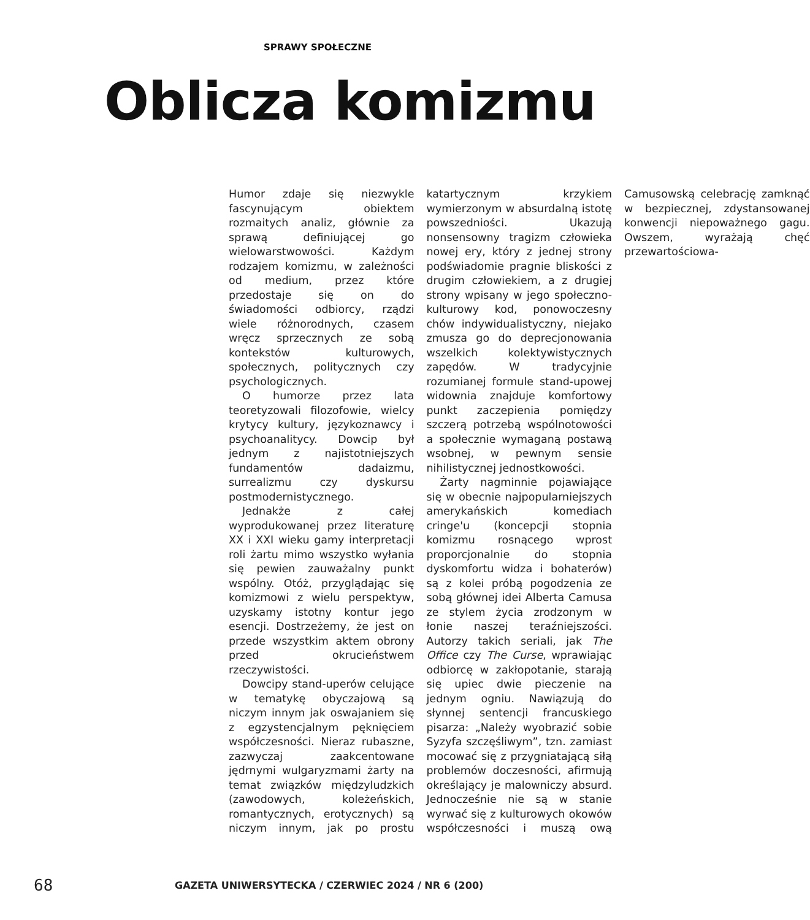SPRAWY SPOŁECZNE
Oblicza komizmu
Humor zdaje się niezwykle fascynującym obiektem rozmaitych analiz, głównie za sprawą definiującej go wielowarstwowości. Każdym rodzajem komizmu, w zależności od medium, przez które przedostaje się on do świadomości odbiorcy, rządzi wiele różnorodnych, czasem wręcz sprzecznych ze sobą kontekstów kulturowych, społecznych, politycznych czy psychologicznych.
O humorze przez lata teoretyzowali filozofowie, wielcy krytycy kultury, językoznawcy i psychoanalitycy. Dowcip był jednym z najistotniejszych fundamentów dadaizmu, surrealizmu czy dyskursu postmodernistycznego.
Jednakże z całej wyprodukowanej przez literaturę XX i XXI wieku gamy interpretacji roli żartu mimo wszystko wyłania się pewien zauważalny punkt wspólny. Otóż, przyglądając się komizmowi z wielu perspektyw, uzyskamy istotny kontur jego esencji. Dostrzeżemy, że jest on przede wszystkim aktem obrony przed okrucieństwem rzeczywistości.
Dowcipy stand-uperów celujące w tematykę obyczajową są niczym innym jak oswajaniem się z egzystencjalnym pęknięciem współczesności. Nieraz rubaszne, zazwyczaj zaakcentowane jędrnymi wulgaryzmami żarty na temat związków międzyludzkich (zawodowych, koleżeńskich, romantycznych, erotycznych) są niczym innym, jak po prostu katartycznym krzykiem wymierzonym w absurdalną istotę powszedniości. Ukazują nonsensowny tragizm człowieka nowej ery, który z jednej strony podświadomie pragnie bliskości z drugim człowiekiem, a z drugiej strony wpisany w jego społeczno-kulturowy kod, ponowoczesny chów indywidualistyczny, niejako zmusza go do deprecjonowania wszelkich kolektywistycznych zapędów. W tradycyjnie rozumianej formule stand-upowej widownia znajduje komfortowy punkt zaczepienia pomiędzy szczerą potrzebą wspólnotowości a społecznie wymaganą postawą wsobnej, w pewnym sensie nihilistycznej jednostkowości.
Żarty nagminnie pojawiające się w obecnie najpopularniejszych amerykańskich komediach cringe'u (koncepcji stopnia komizmu rosnącego wprost proporcjonalnie do stopnia dyskomfortu widza i bohaterów) są z kolei próbą pogodzenia ze sobą głównej idei Alberta Camusa ze stylem życia zrodzonym w łonie naszej teraźniejszości. Autorzy takich seriali, jak The Office czy The Curse, wprawiając odbiorcę w zakłopotanie, starają się upiec dwie pieczenie na jednym ogniu. Nawiązują do słynnej sentencji francuskiego pisarza: „Należy wyobrazić sobie Syzyfa szczęśliwym”, tzn. zamiast mocować się z przygniatającą siłą problemów doczesności, afirmują określający je malowniczy absurd. Jednocześnie nie są w stanie wyrwać się z kulturowych okowów współczesności i muszą ową Camusowską celebrację zamknąć w bezpiecznej, zdystansowanej konwencji niepoważnego gagu. Owszem, wyrażają chęć przewartościowa-
68 GAZETA UNIWERSYTECKA / CZERWIEC 2024 / NR 6 (200)